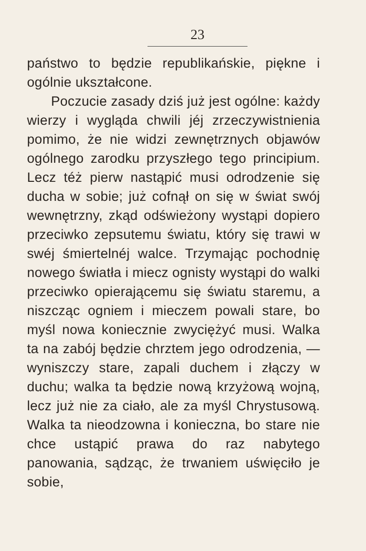23
państwo to będzie republikańskie, piękne i ogólnie ukształcone.
Poczucie zasady dziś już jest ogólne: każdy wierzy i wygląda chwili jéj zrzeczywistnienia pomimo, że nie widzi zewnętrznych objawów ogólnego zarodku przyszłego tego principium. Lecz téż pierw nastąpić musi odrodzenie się ducha w sobie; już cofnął on się w świat swój wewnętrzny, zkąd odświeżony wystąpi dopiero przeciwko zepsutemu światu, który się trawi w swéj śmiertelnéj walce. Trzymając pochodnię nowego światła i miecz ognisty wystąpi do walki przeciwko opierającemu się światu staremu, a niszcząc ogniem i mieczem powali stare, bo myśl nowa koniecznie zwyciężyć musi. Walka ta na zabój będzie chrztem jego odrodzenia, — wyniszczy stare, zapali duchem i złączy w duchu; walka ta będzie nową krzyżową wojną, lecz już nie za ciało, ale za myśl Chrystusową. Walka ta nieodzowna i konieczna, bo stare nie chce ustąpić prawa do raz nabytego panowania, sądząc, że trwaniem uświęciło je sobie,